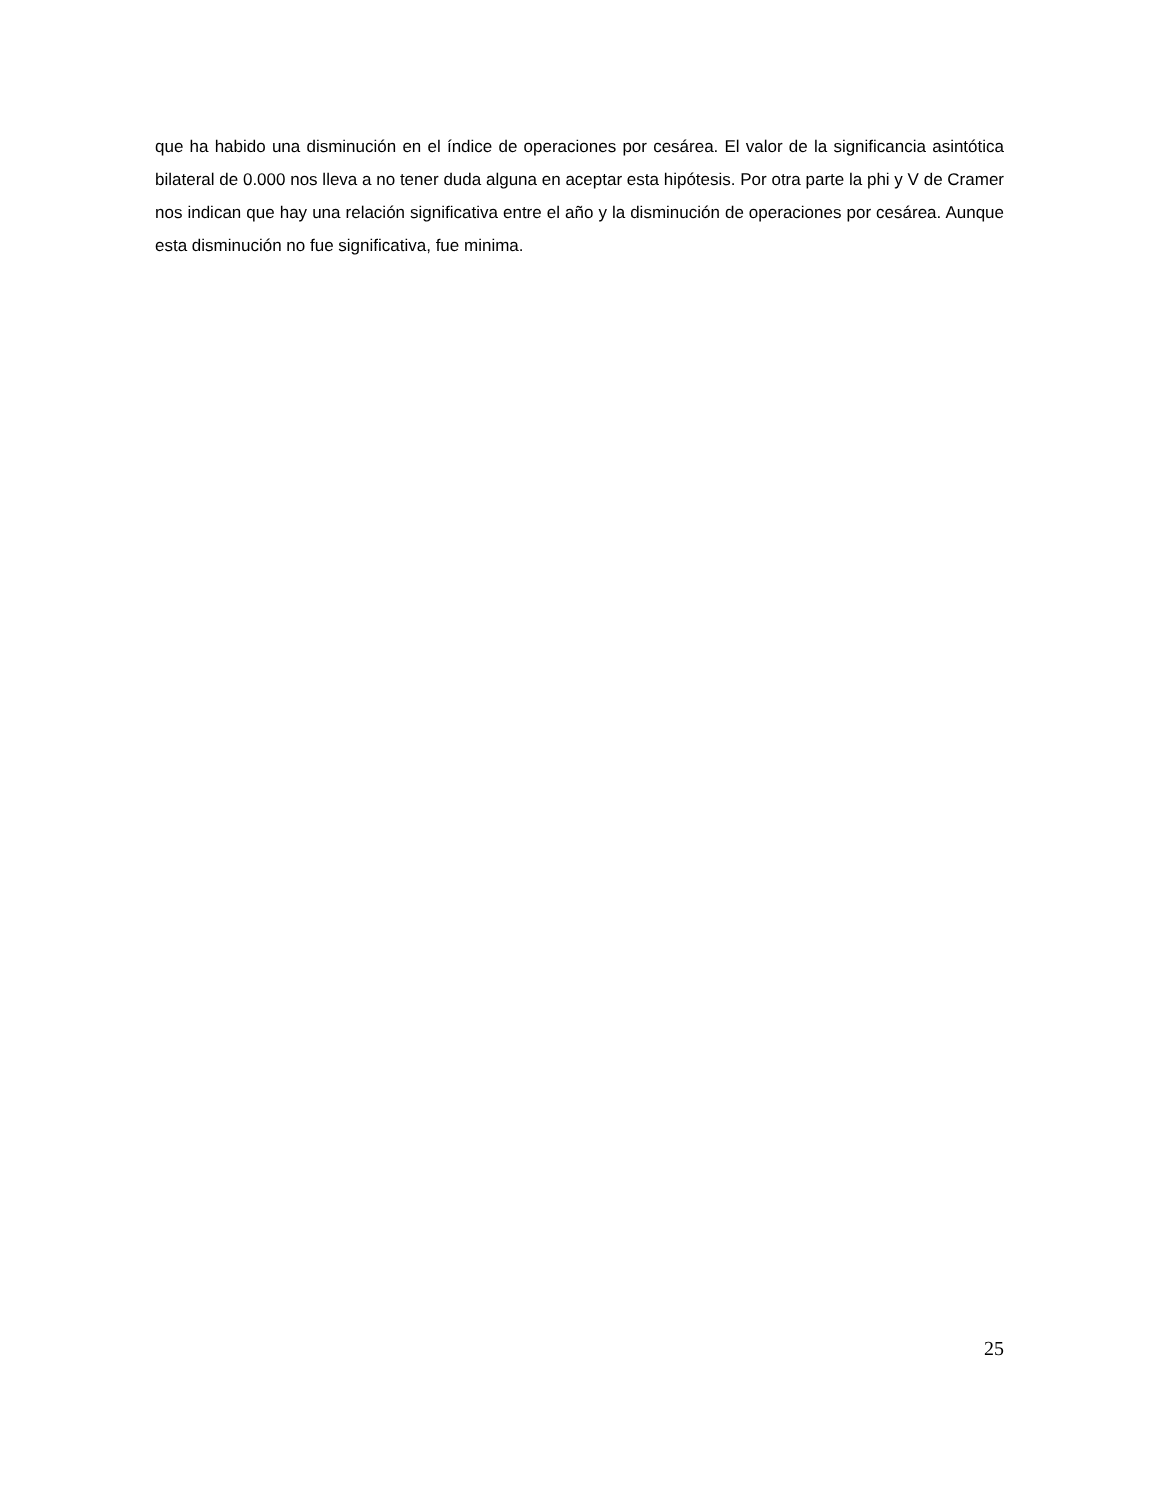que ha habido una disminución en el índice de operaciones por cesárea. El valor de la significancia asintótica bilateral de 0.000 nos lleva a no tener duda alguna en aceptar esta hipótesis. Por otra parte la phi y V de Cramer nos indican que hay una relación significativa entre el año y la disminución de operaciones por cesárea. Aunque esta disminución no fue significativa, fue minima.
25